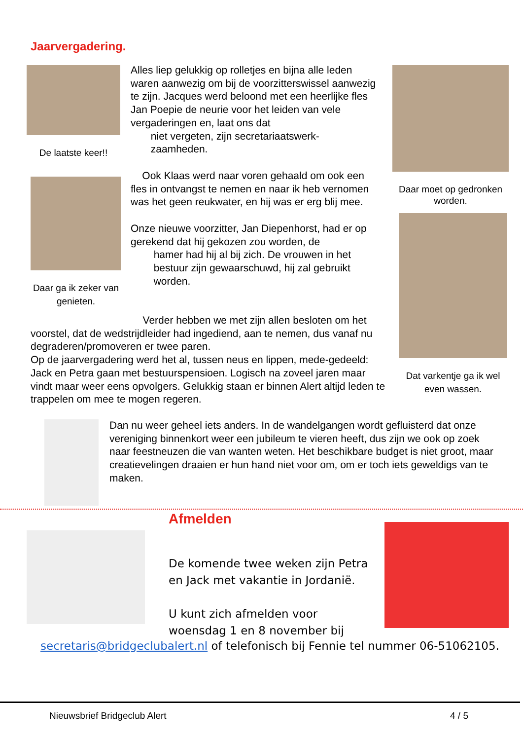Jaarvergadering.
De laatste keer!!
Daar ga ik zeker van genieten.
Daar moet op gedronken worden.
Dat varkentje ga ik wel even wassen.
Alles liep gelukkig op rolletjes en bijna alle leden waren aanwezig om bij de voorzitterswissel aanwezig te zijn. Jacques werd beloond met een heerlijke fles Jan Poepie de neurie voor het leiden van vele vergaderingen en, laat ons dat
niet vergeten, zijn secretariaatswerk-
zaamheden.
Ook Klaas werd naar voren gehaald om ook een fles in ontvangst te nemen en naar ik heb vernomen was het geen reukwater, en hij was er erg blij mee.
Onze nieuwe voorzitter, Jan Diepenhorst, had er op gerekend dat hij gekozen zou worden, de
hamer had hij al bij zich. De vrouwen in het
bestuur zijn gewaarschuwd, hij zal gebruikt
worden.
Verder hebben we met zijn allen besloten om het voorstel, dat de wedstrijdleider had ingediend, aan te nemen, dus vanaf nu degraderen/promoveren er twee paren.
Op de jaarvergadering werd het al, tussen neus en lippen, mede-gedeeld: Jack en Petra gaan met bestuurspensioen. Logisch na zoveel jaren maar vindt maar weer eens opvolgers. Gelukkig staan er binnen Alert altijd leden te trappelen om mee te mogen regeren.
Dan nu weer geheel iets anders. In de wandelgangen wordt gefluisterd dat onze vereniging binnenkort weer een jubileum te vieren heeft, dus zijn we ook op zoek naar feestneuzen die van wanten weten. Het beschikbare budget is niet groot, maar creatievelingen draaien er hun hand niet voor om, om er toch iets geweldigs van te maken.
Afmelden
De komende twee weken zijn Petra en Jack met vakantie in Jordanië.
U kunt zich afmelden voor woensdag 1 en 8 november bij
secretaris@bridgeclubalert.nl of telefonisch bij Fennie tel nummer 06-51062105.
Nieuwsbrief Bridgeclub Alert 4 / 5